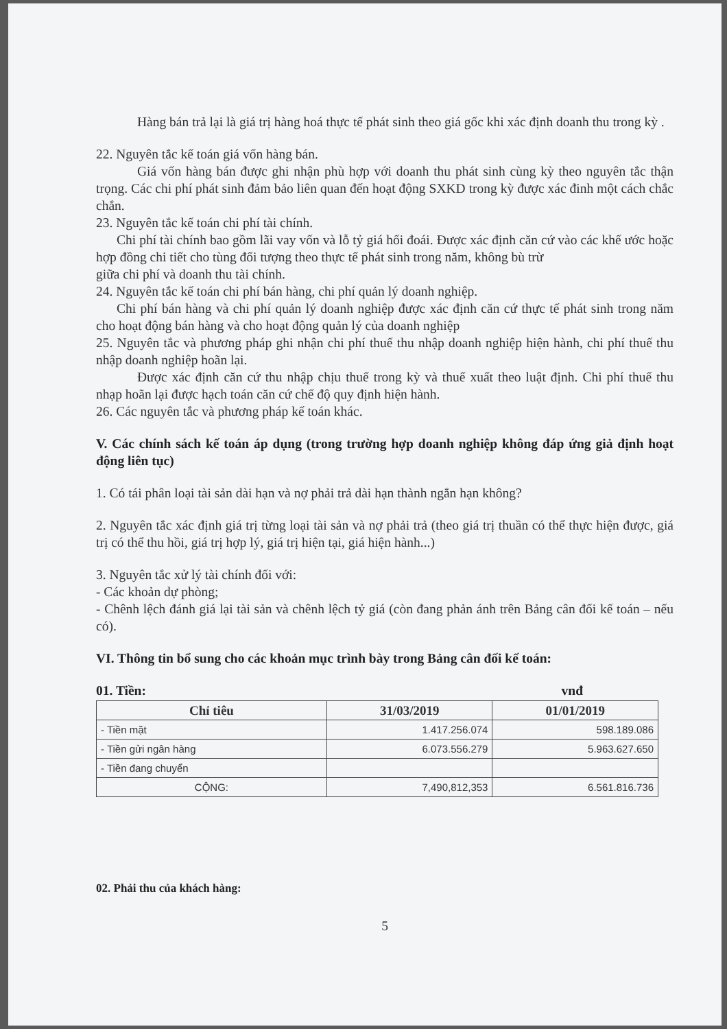Hàng bán trả lại là giá trị hàng hoá thực tế phát sinh theo giá gốc khi xác định doanh thu trong kỳ .
22. Nguyên tắc kế toán giá vốn hàng bán.
Giá vốn hàng bán được ghi nhận phù hợp với doanh thu phát sinh cùng kỳ theo nguyên tắc thận trọng. Các chi phí phát sinh đảm bảo liên quan đến hoạt động SXKD trong kỳ được xác đinh một cách chắc chắn.
23. Nguyên tắc kế toán chi phí tài chính.
Chi phí tài chính bao gồm lãi vay vốn và lỗ tỷ giá hối đoái. Được xác định căn cứ vào các khế ước hoặc hợp đồng chi tiết cho tùng đối tượng theo thực tế phát sinh trong năm, không bù trừ
giữa chi phí và doanh thu tài chính.
24. Nguyên tắc kế toán chi phí bán hàng, chi phí quản lý doanh nghiệp.
Chi phí bán hàng và chi phí quản lý doanh nghiệp được xác định căn cứ thực tế phát sinh trong năm cho hoạt động bán hàng và cho hoạt động quản lý của doanh nghiệp
25. Nguyên tắc và phương pháp ghi nhận chi phí thuế thu nhập doanh nghiệp hiện hành, chi phí thuế thu nhập doanh nghiệp hoãn lại.
Được xác định căn cứ thu nhập chịu thuế trong kỳ và thuế xuất theo luật định. Chi phí thuế thu nhạp hoãn lại được hạch toán căn cứ chế độ quy định hiện hành.
26. Các nguyên tắc và phương pháp kế toán khác.
V. Các chính sách kế toán áp dụng (trong trường hợp doanh nghiệp không đáp ứng giả định hoạt động liên tục)
1. Có tái phân loại tài sản dài hạn và nợ phải trả dài hạn thành ngắn hạn không?
2. Nguyên tắc xác định giá trị từng loại tài sản và nợ phải trả (theo giá trị thuần có thể thực hiện được, giá trị có thể thu hồi, giá trị hợp lý, giá trị hiện tại, giá hiện hành...)
3. Nguyên tắc xử lý tài chính đối với:
- Các khoản dự phòng;
- Chênh lệch đánh giá lại tài sản và chênh lệch tỷ giá (còn đang phản ánh trên Bảng cân đối kế toán – nếu có).
VI. Thông tin bổ sung cho các khoản mục trình bày trong Bảng cân đối kế toán:
01. Tiền: vnđ
| Chỉ tiêu | 31/03/2019 | 01/01/2019 |
| --- | --- | --- |
| - Tiền mặt | 1.417.256.074 | 598.189.086 |
| - Tiền gửi ngân hàng | 6.073.556.279 | 5.963.627.650 |
| - Tiền đang chuyển | | |
| CỘNG: | 7,490,812,353 | 6.561.816.736 |
02. Phải thu của khách hàng:
5